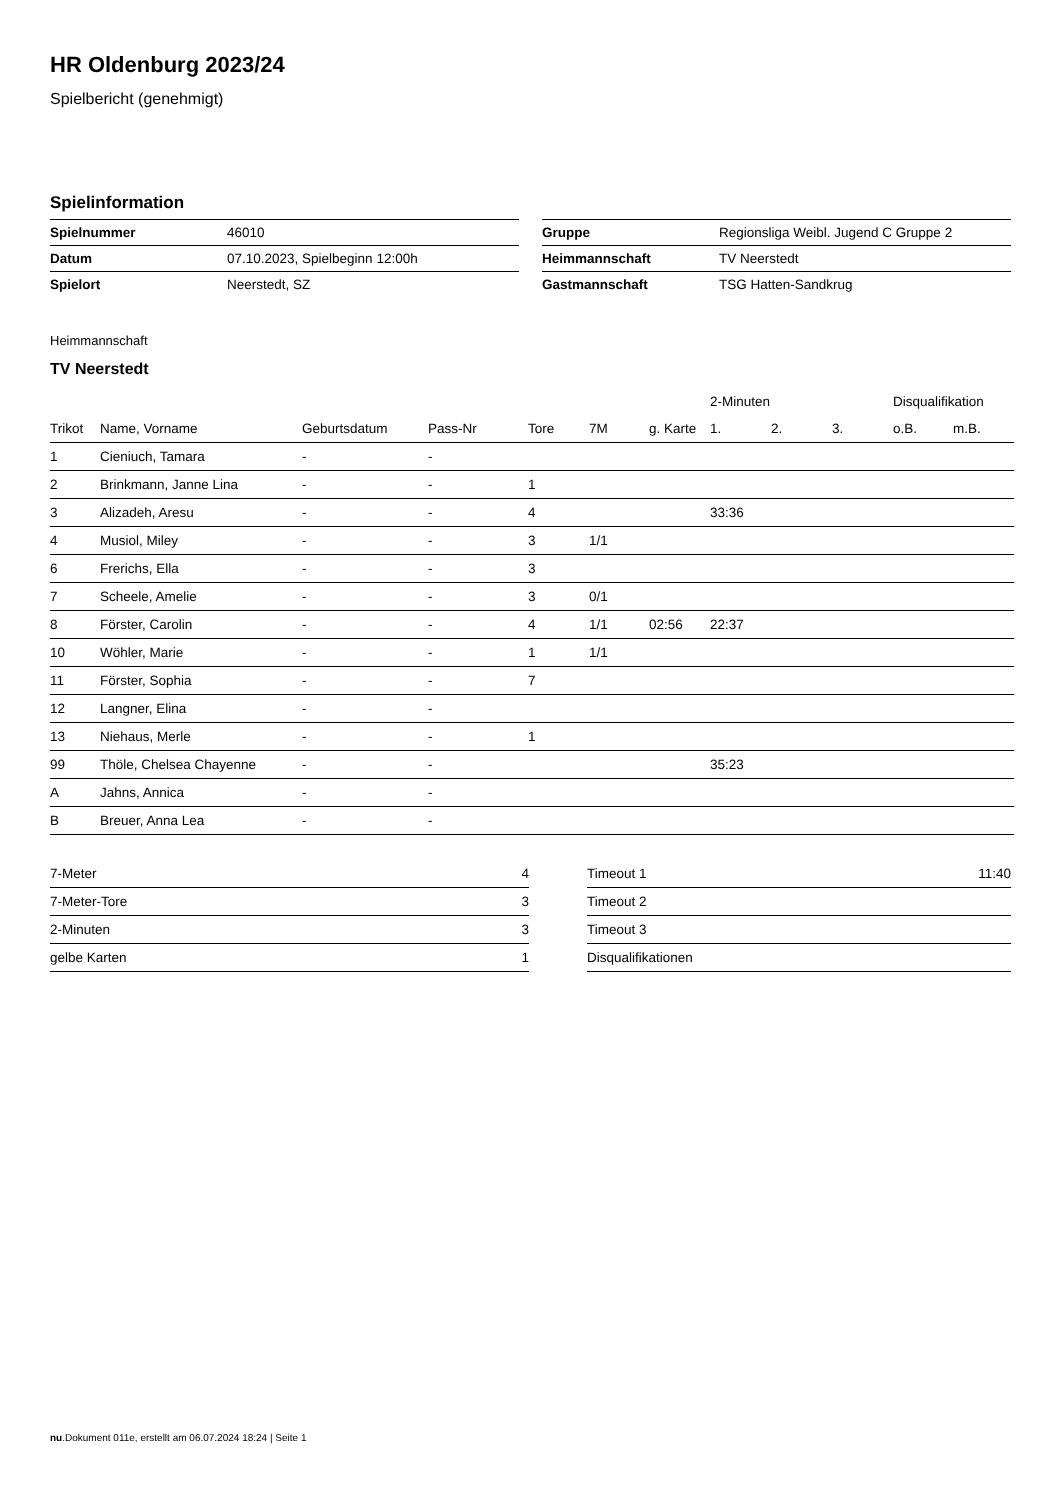HR Oldenburg 2023/24
Spielbericht (genehmigt)
Spielinformation
| Spielnummer | 46010 |
| Datum | 07.10.2023, Spielbeginn 12:00h |
| Spielort | Neerstedt, SZ |
| Gruppe | Regionsliga Weibl. Jugend C Gruppe 2 |
| Heimmannschaft | TV Neerstedt |
| Gastmannschaft | TSG Hatten-Sandkrug |
Heimmannschaft
TV Neerstedt
| | | | | | | | 2-Minuten | | | Disqualifikation | |
| --- | --- | --- | --- | --- | --- | --- | --- | --- | --- | --- | --- |
| Trikot | Name, Vorname | Geburtsdatum | Pass-Nr | Tore | 7M | g. Karte | 1. | 2. | 3. | o.B. | m.B. |
| 1 | Cieniuch, Tamara | - | - | | | | | | | | |
| 2 | Brinkmann, Janne Lina | - | - | 1 | | | | | | | |
| 3 | Alizadeh, Aresu | - | - | 4 | | | 33:36 | | | | |
| 4 | Musiol, Miley | - | - | 3 | 1/1 | | | | | | |
| 6 | Frerichs, Ella | - | - | 3 | | | | | | | |
| 7 | Scheele, Amelie | - | - | 3 | 0/1 | | | | | | |
| 8 | Förster, Carolin | - | - | 4 | 1/1 | 02:56 | 22:37 | | | | |
| 10 | Wöhler, Marie | - | - | 1 | 1/1 | | | | | | |
| 11 | Förster, Sophia | - | - | 7 | | | | | | | |
| 12 | Langner, Elina | - | - | | | | | | | | |
| 13 | Niehaus, Merle | - | - | 1 | | | | | | | |
| 99 | Thöle, Chelsea Chayenne | - | - | | | | 35:23 | | | | |
| A | Jahns, Annica | - | - | | | | | | | | |
| B | Breuer, Anna Lea | - | - | | | | | | | | |
| 7-Meter | 4 |
| 7-Meter-Tore | 3 |
| 2-Minuten | 3 |
| gelbe Karten | 1 |
| Timeout 1 | 11:40 |
| Timeout 2 | |
| Timeout 3 | |
| Disqualifikationen | |
nu.Dokument 011e, erstellt am 06.07.2024 18:24 | Seite 1